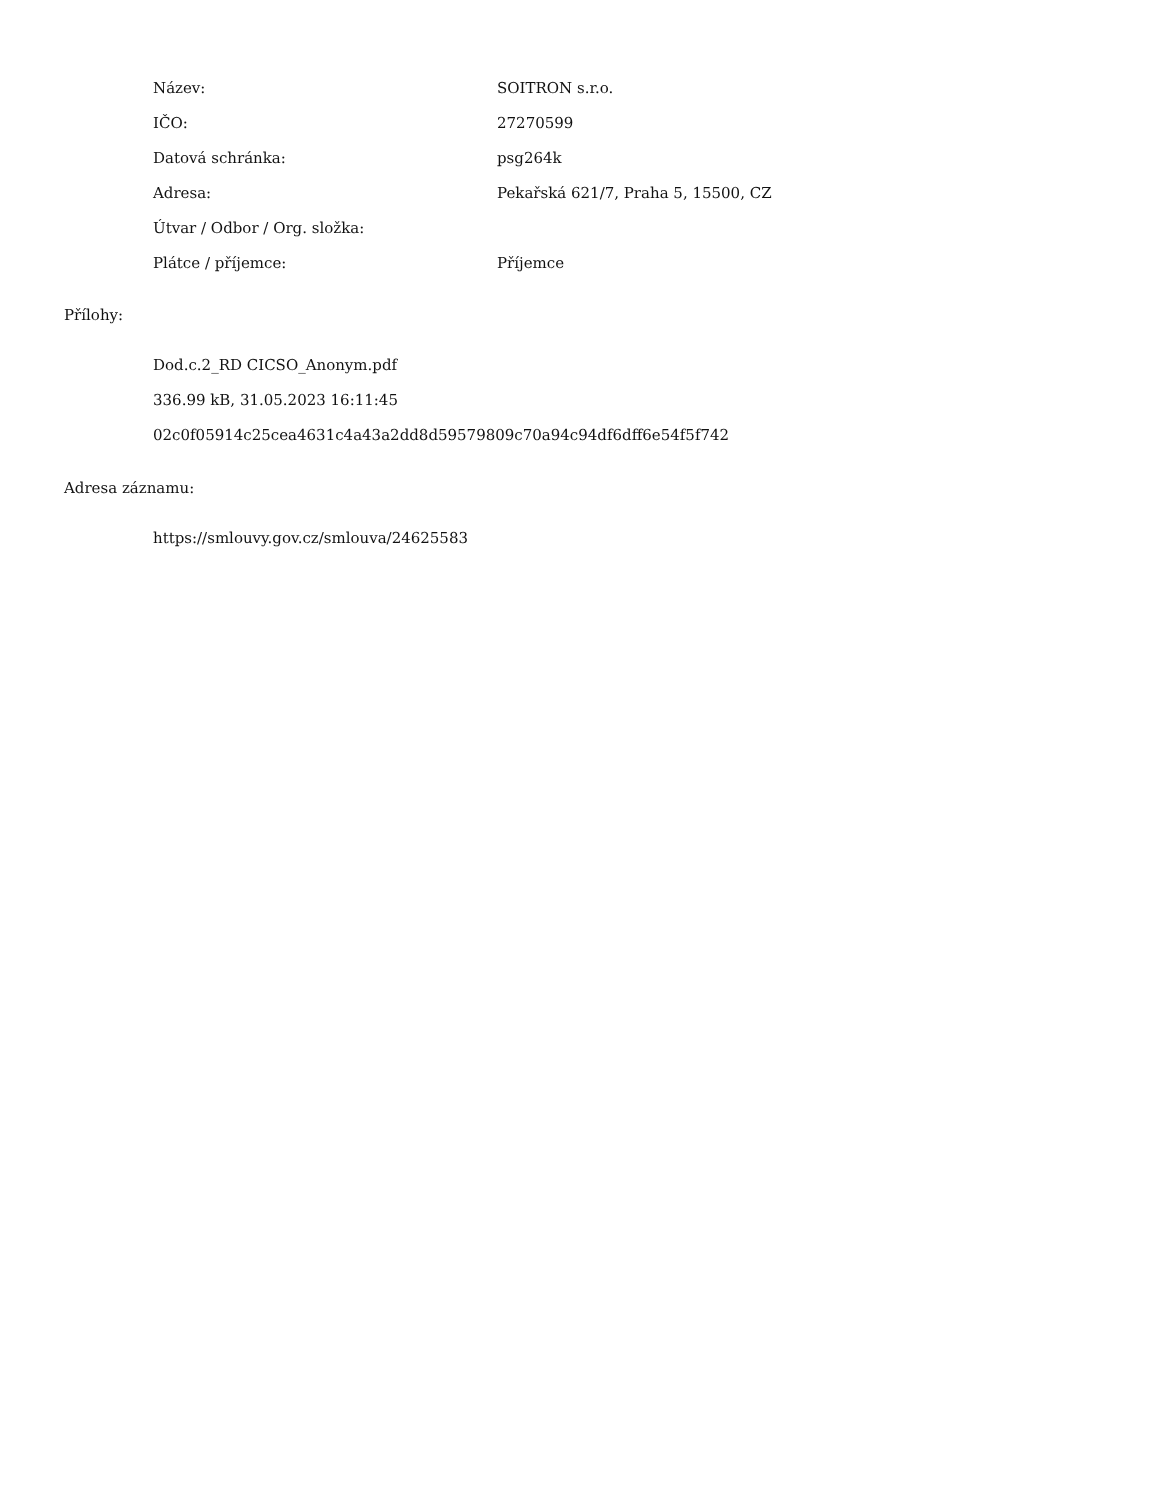| Název: | SOITRON s.r.o. |
| IČO: | 27270599 |
| Datová schránka: | psg264k |
| Adresa: | Pekařská 621/7, Praha 5, 15500, CZ |
| Útvar / Odbor / Org. složka: | |
| Plátce / příjemce: | Příjemce |
Přílohy:
Dod.c.2_RD CICSO_Anonym.pdf
336.99 kB, 31.05.2023 16:11:45
02c0f05914c25cea4631c4a43a2dd8d59579809c70a94c94df6dff6e54f5f742
Adresa záznamu:
https://smlouvy.gov.cz/smlouva/24625583